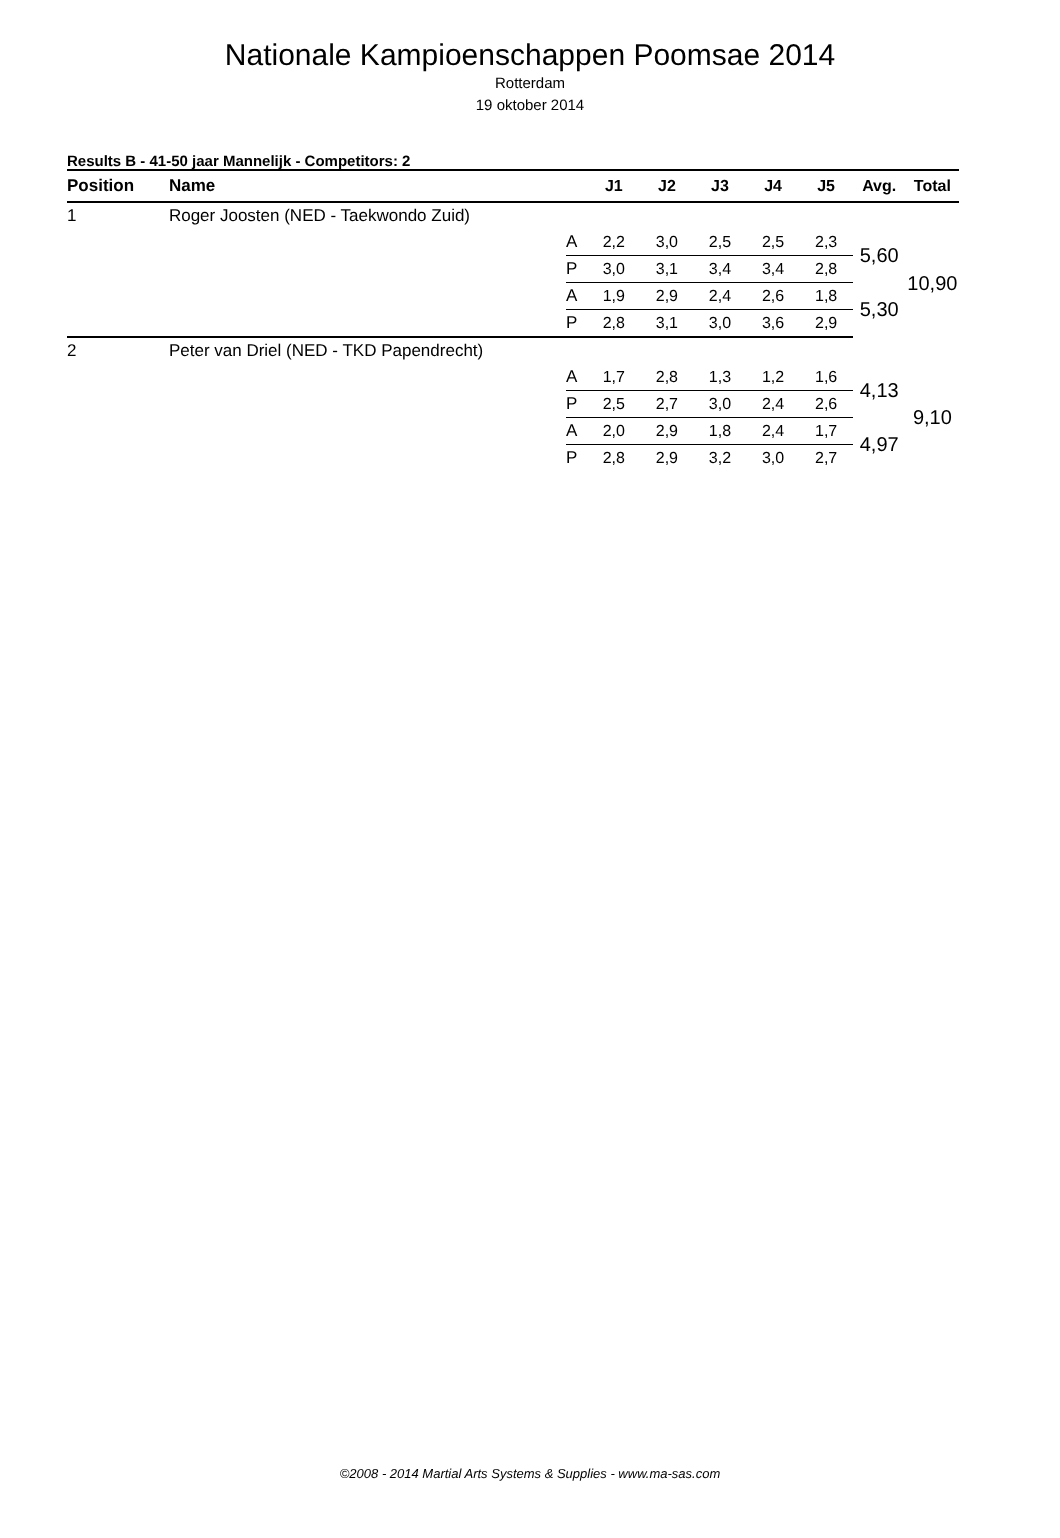Nationale Kampioenschappen Poomsae 2014
Rotterdam
19 oktober 2014
Results B - 41-50 jaar Mannelijk - Competitors: 2
| Position | Name | | J1 | J2 | J3 | J4 | J5 | Avg. | Total |
| --- | --- | --- | --- | --- | --- | --- | --- | --- | --- |
| 1 | Roger Joosten (NED - Taekwondo Zuid) | | | | | | | | |
| | | A | 2,2 | 3,0 | 2,5 | 2,5 | 2,3 | 5,60 | 10,90 |
| | | P | 3,0 | 3,1 | 3,4 | 3,4 | 2,8 | | |
| | | A | 1,9 | 2,9 | 2,4 | 2,6 | 1,8 | 5,30 | |
| | | P | 2,8 | 3,1 | 3,0 | 3,6 | 2,9 | | |
| 2 | Peter van Driel (NED - TKD Papendrecht) | | | | | | | | |
| | | A | 1,7 | 2,8 | 1,3 | 1,2 | 1,6 | 4,13 | 9,10 |
| | | P | 2,5 | 2,7 | 3,0 | 2,4 | 2,6 | | |
| | | A | 2,0 | 2,9 | 1,8 | 2,4 | 1,7 | 4,97 | |
| | | P | 2,8 | 2,9 | 3,2 | 3,0 | 2,7 | | |
©2008 - 2014 Martial Arts Systems & Supplies - www.ma-sas.com